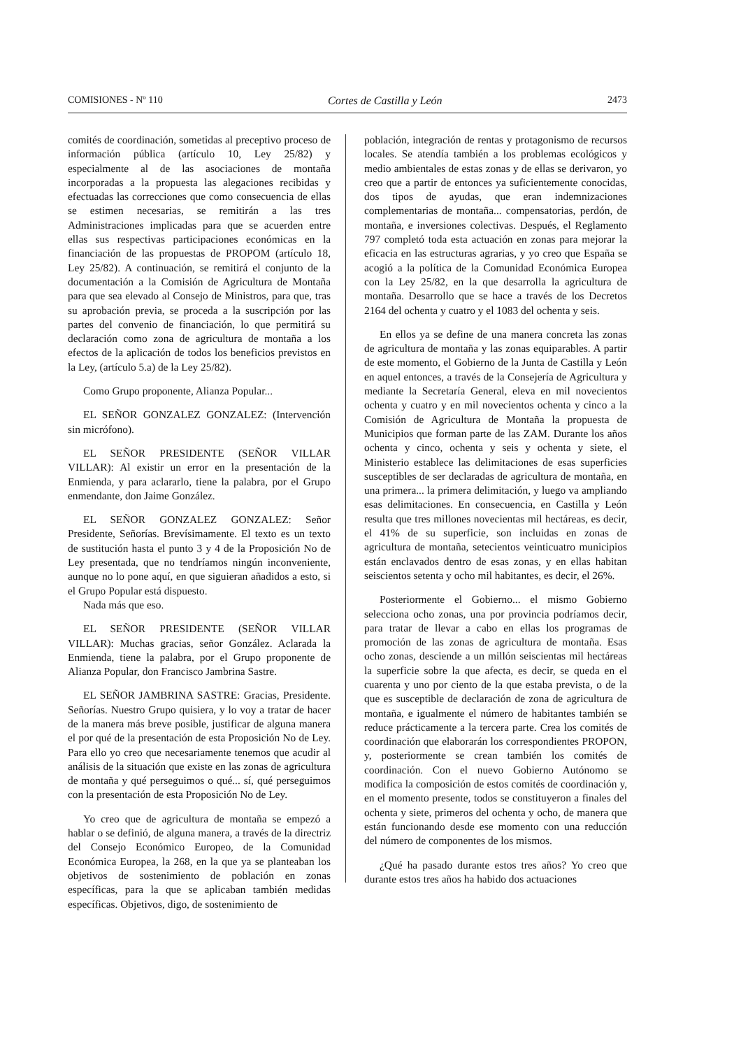COMISIONES - Nº 110 Cortes de Castilla y León 2473
comités de coordinación, sometidas al preceptivo proceso de información pública (artículo 10, Ley 25/82) y especialmente al de las asociaciones de montaña incorporadas a la propuesta las alegaciones recibidas y efectuadas las correcciones que como consecuencia de ellas se estimen necesarias, se remitirán a las tres Administraciones implicadas para que se acuerden entre ellas sus respectivas participaciones económicas en la financiación de las propuestas de PROPOM (artículo 18, Ley 25/82). A continuación, se remitirá el conjunto de la documentación a la Comisión de Agricultura de Montaña para que sea elevado al Consejo de Ministros, para que, tras su aprobación previa, se proceda a la suscripción por las partes del convenio de financiación, lo que permitirá su declaración como zona de agricultura de montaña a los efectos de la aplicación de todos los beneficios previstos en la Ley, (artículo 5.a) de la Ley 25/82).
Como Grupo proponente, Alianza Popular...
EL SEÑOR GONZALEZ GONZALEZ: (Intervención sin micrófono).
EL SEÑOR PRESIDENTE (SEÑOR VILLAR VILLAR): Al existir un error en la presentación de la Enmienda, y para aclararlo, tiene la palabra, por el Grupo enmendante, don Jaime González.
EL SEÑOR GONZALEZ GONZALEZ: Señor Presidente, Señorías. Brevísimamente. El texto es un texto de sustitución hasta el punto 3 y 4 de la Proposición No de Ley presentada, que no tendríamos ningún inconveniente, aunque no lo pone aquí, en que siguieran añadidos a esto, si el Grupo Popular está dispuesto.
Nada más que eso.
EL SEÑOR PRESIDENTE (SEÑOR VILLAR VILLAR): Muchas gracias, señor González. Aclarada la Enmienda, tiene la palabra, por el Grupo proponente de Alianza Popular, don Francisco Jambrina Sastre.
EL SEÑOR JAMBRINA SASTRE: Gracias, Presidente. Señorías. Nuestro Grupo quisiera, y lo voy a tratar de hacer de la manera más breve posible, justificar de alguna manera el por qué de la presentación de esta Proposición No de Ley. Para ello yo creo que necesariamente tenemos que acudir al análisis de la situación que existe en las zonas de agricultura de montaña y qué perseguimos o qué... sí, qué perseguimos con la presentación de esta Proposición No de Ley.
Yo creo que de agricultura de montaña se empezó a hablar o se definió, de alguna manera, a través de la directriz del Consejo Económico Europeo, de la Comunidad Económica Europea, la 268, en la que ya se planteaban los objetivos de sostenimiento de población en zonas específicas, para la que se aplicaban también medidas específicas. Objetivos, digo, de sostenimiento de
población, integración de rentas y protagonismo de recursos locales. Se atendía también a los problemas ecológicos y medio ambientales de estas zonas y de ellas se derivaron, yo creo que a partir de entonces ya suficientemente conocidas, dos tipos de ayudas, que eran indemnizaciones complementarias de montaña... compensatorias, perdón, de montaña, e inversiones colectivas. Después, el Reglamento 797 completó toda esta actuación en zonas para mejorar la eficacia en las estructuras agrarias, y yo creo que España se acogió a la política de la Comunidad Económica Europea con la Ley 25/82, en la que desarrolla la agricultura de montaña. Desarrollo que se hace a través de los Decretos 2164 del ochenta y cuatro y el 1083 del ochenta y seis.
En ellos ya se define de una manera concreta las zonas de agricultura de montaña y las zonas equiparables. A partir de este momento, el Gobierno de la Junta de Castilla y León en aquel entonces, a través de la Consejería de Agricultura y mediante la Secretaría General, eleva en mil novecientos ochenta y cuatro y en mil novecientos ochenta y cinco a la Comisión de Agricultura de Montaña la propuesta de Municipios que forman parte de las ZAM. Durante los años ochenta y cinco, ochenta y seis y ochenta y siete, el Ministerio establece las delimitaciones de esas superficies susceptibles de ser declaradas de agricultura de montaña, en una primera... la primera delimitación, y luego va ampliando esas delimitaciones. En consecuencia, en Castilla y León resulta que tres millones novecientas mil hectáreas, es decir, el 41% de su superficie, son incluidas en zonas de agricultura de montaña, setecientos veinticuatro municipios están enclavados dentro de esas zonas, y en ellas habitan seiscientos setenta y ocho mil habitantes, es decir, el 26%.
Posteriormente el Gobierno... el mismo Gobierno selecciona ocho zonas, una por provincia podríamos decir, para tratar de llevar a cabo en ellas los programas de promoción de las zonas de agricultura de montaña. Esas ocho zonas, desciende a un millón seiscientas mil hectáreas la superficie sobre la que afecta, es decir, se queda en el cuarenta y uno por ciento de la que estaba prevista, o de la que es susceptible de declaración de zona de agricultura de montaña, e igualmente el número de habitantes también se reduce prácticamente a la tercera parte. Crea los comités de coordinación que elaborarán los correspondientes PROPON, y, posteriormente se crean también los comités de coordinación. Con el nuevo Gobierno Autónomo se modifica la composición de estos comités de coordinación y, en el momento presente, todos se constituyeron a finales del ochenta y siete, primeros del ochenta y ocho, de manera que están funcionando desde ese momento con una reducción del número de componentes de los mismos.
¿Qué ha pasado durante estos tres años? Yo creo que durante estos tres años ha habido dos actuaciones